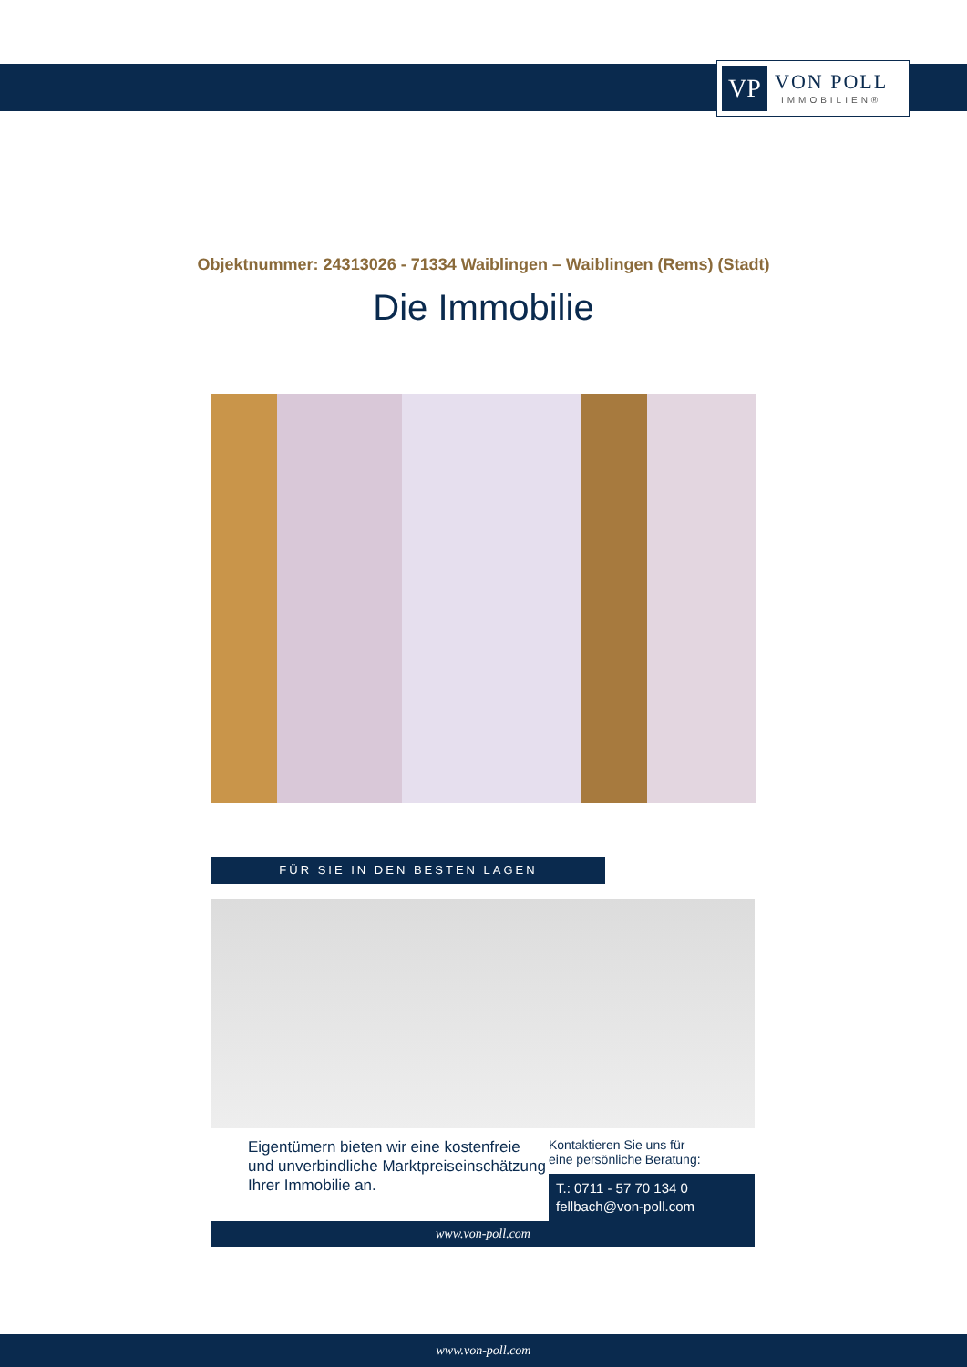VP
VON POLL
IMMOBILIEN®
Objektnummer: 24313026 - 71334 Waiblingen – Waiblingen (Rems) (Stadt)
Die Immobilie
FÜR SIE IN DEN BESTEN LAGEN
Eigentümern bieten wir eine kostenfreie und unverbindliche Marktpreiseinschätzung Ihrer Immobilie an.
Kontaktieren Sie uns für
eine persönliche Beratung:
T.: 0711 - 57 70 134 0
fellbach@von-poll.com
www.von-poll.com
www.von-poll.com